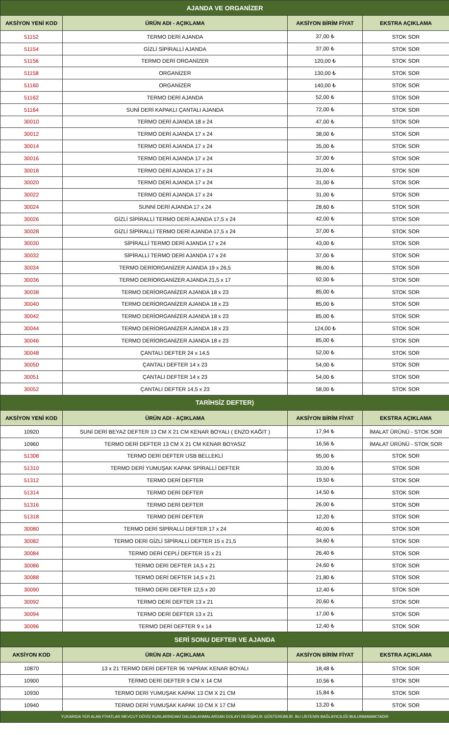| AJANDA VE ORGANİZER | | | |
| AKSİYON YENİ KOD | ÜRÜN ADI - AÇIKLAMA | AKSİYON BİRİM FİYAT | EKSTRA AÇIKLAMA |
| 51152 | TERMO DERİ AJANDA | 37,00 ₺ | STOK SOR |
| 51154 | GİZLİ SİPİRALLİ AJANDA | 37,00 ₺ | STOK SOR |
| 51156 | TERMO DERİ ORGANİZER | 120,00 ₺ | STOK SOR |
| 51158 | ORGANİZER | 130,00 ₺ | STOK SOR |
| 51160 | ORGANİZER | 140,00 ₺ | STOK SOR |
| 51162 | TERMO DERİ AJANDA | 52,00 ₺ | STOK SOR |
| 51164 | SUNİ DERİ KAPAKLI ÇANTALI AJANDA | 72,00 ₺ | STOK SOR |
| 30010 | TERMO DERİ AJANDA 18 x 24 | 47,00 ₺ | STOK SOR |
| 30012 | TERMO DERİ AJANDA 17 x 24 | 38,00 ₺ | STOK SOR |
| 30014 | TERMO DERİ AJANDA 17 x 24 | 35,00 ₺ | STOK SOR |
| 30016 | TERMO DERİ AJANDA 17 x 24 | 37,00 ₺ | STOK SOR |
| 30018 | TERMO DERİ AJANDA 17 x 24 | 31,00 ₺ | STOK SOR |
| 30020 | TERMO DERİ AJANDA 17 x 24 | 31,00 ₺ | STOK SOR |
| 30022 | TERMO DERİ AJANDA 17 x 24 | 31,00 ₺ | STOK SOR |
| 30024 | SUNNİ DERİ AJANDA 17 x 24 | 28,60 ₺ | STOK SOR |
| 30026 | GİZLİ SİPİRALLİ TERMO DERİ AJANDA 17,5 x 24 | 42,00 ₺ | STOK SOR |
| 30028 | GİZLİ SİPİRALLİ TERMO DERİ AJANDA 17,5 x 24 | 37,00 ₺ | STOK SOR |
| 30030 | SİPİRALLİ TERMO DERİ AJANDA 17 x 24 | 43,00 ₺ | STOK SOR |
| 30032 | SİPİRALLİ TERMO DERİ AJANDA 17 x 24 | 37,00 ₺ | STOK SOR |
| 30034 | TERMO DERİORGANİZER AJANDA 19 x 26,5 | 86,00 ₺ | STOK SOR |
| 30036 | TERMO DERİORGANİZER AJANDA 21,5 x 17 | 92,00 ₺ | STOK SOR |
| 30038 | TERMO DERİORGANİZER AJANDA 18 x 23 | 85,00 ₺ | STOK SOR |
| 30040 | TERMO DERİORGANİZER AJANDA 18 x 23 | 85,00 ₺ | STOK SOR |
| 30042 | TERMO DERİORGANİZER AJANDA 18 x 23 | 85,00 ₺ | STOK SOR |
| 30044 | TERMO DERİORGANİZER AJANDA 18 x 23 | 124,00 ₺ | STOK SOR |
| 30046 | TERMO DERİORGANİZER AJANDA 18 x 23 | 85,00 ₺ | STOK SOR |
| 30048 | ÇANTALI DEFTER 24 x 14,5 | 52,00 ₺ | STOK SOR |
| 30050 | ÇANTALI DEFTER 14 x 23 | 54,00 ₺ | STOK SOR |
| 30051 | ÇANTALI DEFTER 14 x 23 | 54,00 ₺ | STOK SOR |
| 30052 | ÇANTALI DEFTER 14,5 x 23 | 58,00 ₺ | STOK SOR |
| TARİHSİZ DEFTER) | | | |
| AKSİYON YENİ KOD | ÜRÜN ADI - AÇIKLAMA | AKSİYON BİRİM FİYAT | EKSTRA AÇIKLAMA |
| 10920 | SUNİ DERİ BEYAZ DEFTER 13 CM X 21 CM KENAR BOYALI ( ENZO KAĞIT ) | 17,94 ₺ | İMALAT ÜRÜNÜ - STOK SOR |
| 10960 | TERMO DERİ DEFTER 13 CM X 21 CM KENAR BOYASIZ | 16,56 ₺ | İMALAT ÜRÜNÜ - STOK SOR |
| 51308 | TERMO DERİ DEFTER USB BELLEKLİ | 95,00 ₺ | STOK SOR |
| 51310 | TERMO DERİ YUMUŞAK KAPAK SPİRALLİ DEFTER | 33,00 ₺ | STOK SOR |
| 51312 | TERMO DERİ DEFTER | 19,50 ₺ | STOK SOR |
| 51314 | TERMO DERİ DEFTER | 14,50 ₺ | STOK SOR |
| 51316 | TERMO DERİ DEFTER | 26,00 ₺ | STOK SOR |
| 51318 | TERMO DERİ DEFTER | 12,20 ₺ | STOK SOR |
| 30080 | TERMO DERİ SİPİRALLİ DEFTER 17 x 24 | 40,00 ₺ | STOK SOR |
| 30082 | TERMO DERİ GİZLİ SİPİRALLİ DEFTER 15 x 21,5 | 34,60 ₺ | STOK SOR |
| 30084 | TERMO DERİ CEPLİ DEFTER 15 x 21 | 26,40 ₺ | STOK SOR |
| 30086 | TERMO DERİ DEFTER 14,5 x 21 | 24,60 ₺ | STOK SOR |
| 30088 | TERMO DERİ DEFTER 14,5 x 21 | 21,80 ₺ | STOK SOR |
| 30090 | TERMO DERİ DEFTER 12,5 x 20 | 12,40 ₺ | STOK SOR |
| 30092 | TERMO DERİ DEFTER 13 x 21 | 20,60 ₺ | STOK SOR |
| 30094 | TERMO DERİ DEFTER 13 x 21 | 17,00 ₺ | STOK SOR |
| 30096 | TERMO DERİ DEFTER 9 x 14 | 12,40 ₺ | STOK SOR |
| SERİ SONU DEFTER VE AJANDA | | | |
| AKSİYON KOD | ÜRÜN ADI - AÇIKLAMA | AKSİYON BİRİM FİYAT | EKSTRA AÇIKLAMA |
| 10870 | 13 x 21 TERMO DERİ DEFTER 96 YAPRAK KENAR BOYALI | 18,48 ₺ | STOK SOR |
| 10900 | TERMO DERİ DEFTER 9 CM X 14 CM | 10,56 ₺ | STOK SOR |
| 10930 | TERMO DERİ YUMUŞAK KAPAK 13 CM X 21 CM | 15,84 ₺ | STOK SOR |
| 10940 | TERMO DERİ YUMUŞAK KAPAK 10 CM X 17 CM | 13,20 ₺ | STOK SOR |
| YUKARIDA YER ALAN FİYATLAR MEVCUT DÖVİZ KURLARINDAKİ DALGALANMALARDAN DOLAYI DEĞİŞİKLİK GÖSTEREBİLİR. BU LİSTENİN BAĞLAYICILIĞI BULUNMAMAKTADIR | | | |